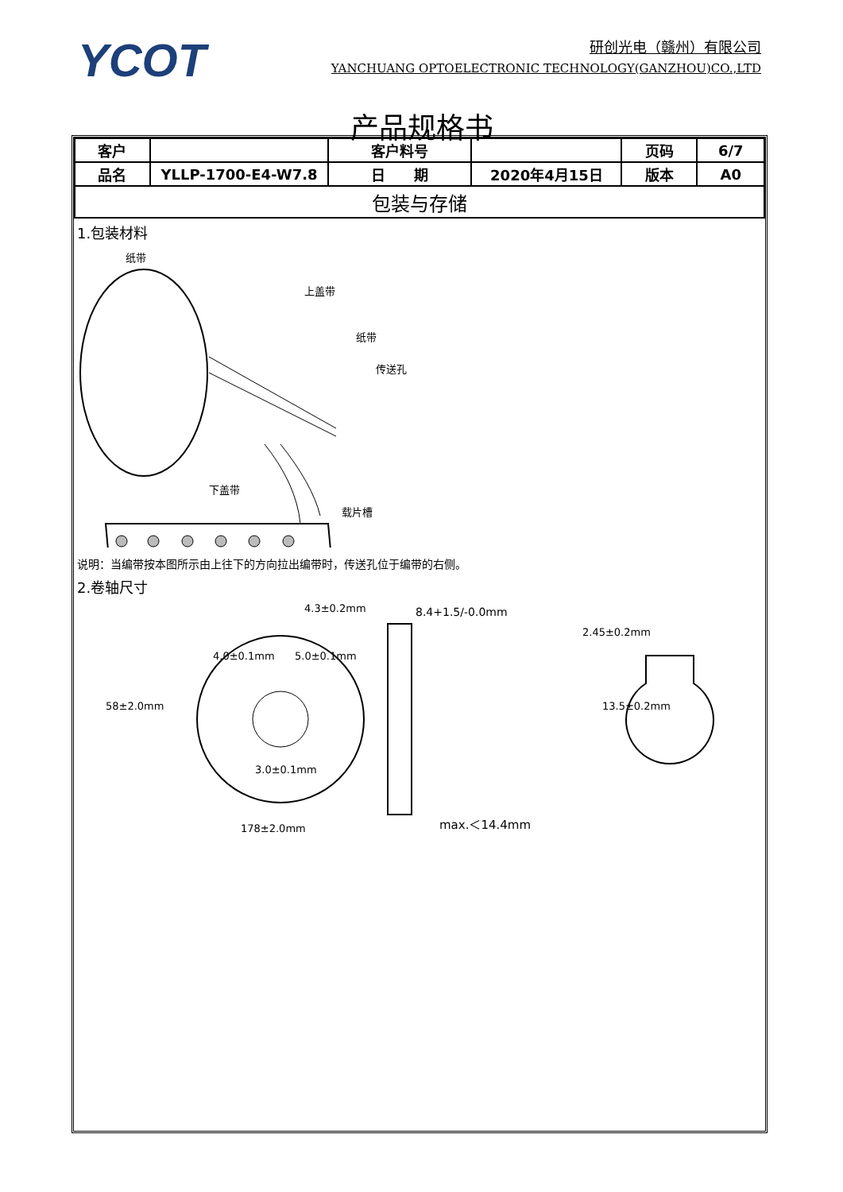YCOT
研创光电（赣州）有限公司
YANCHUANG OPTOELECTRONIC TECHNOLOGY(GANZHOU)CO.,LTD
产品规格书
| 客户 | | 客户料号 | | 页码 | 6/7 |
| 品名 | YLLP-1700-E4-W7.8 | 日 期 | 2020年4月15日 | 版本 | A0 |
| 包装与存储 | | | | | |
1.包装材料
纸带
上盖带
纸带
传送孔
下盖带
载片槽
说明：当编带按本图所示由上往下的方向拉出编带时，传送孔位于编带的右侧。
2.卷轴尺寸
4.3±0.2mm
8.4+1.5/-0.0mm
2.45±0.2mm
4.0±0.1mm
5.0±0.1mm
58±2.0mm
13.5±0.2mm
3.0±0.1mm
178±2.0mm
max.＜14.4mm